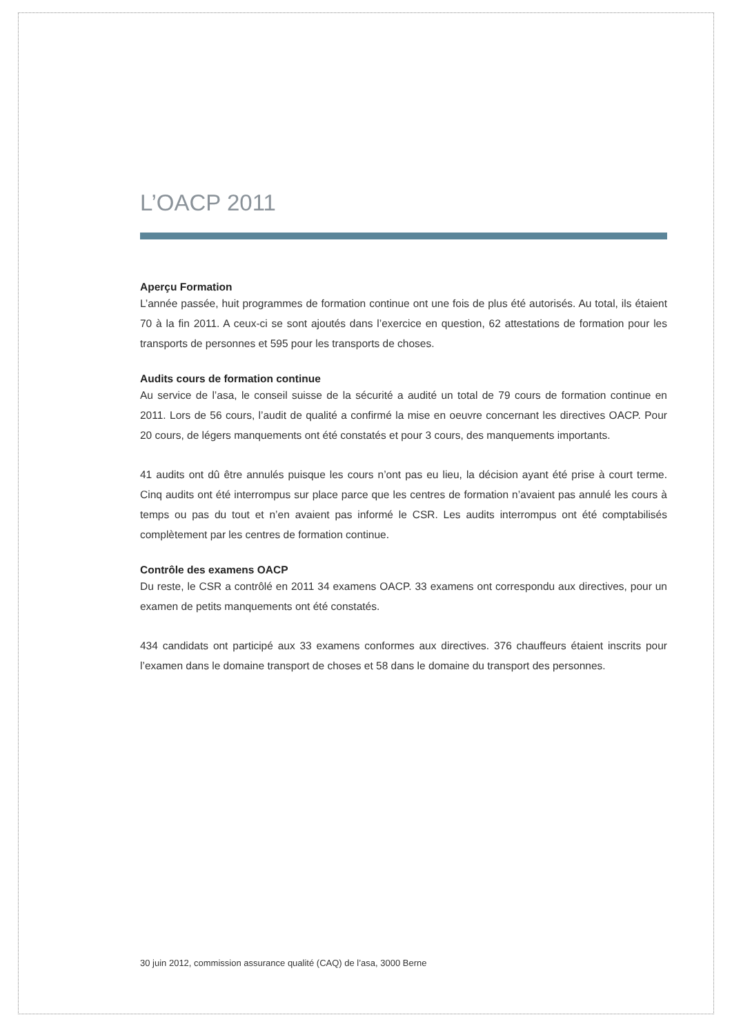L’OACP 2011
Aperçu Formation
L’année passée, huit programmes de formation continue ont une fois de plus été autorisés. Au total, ils étaient 70 à la fin 2011. A ceux-ci se sont ajoutés dans l’exercice en question, 62 attestations de formation pour les transports de personnes et 595 pour les transports de choses.
Audits cours de formation continue
Au service de l’asa, le conseil suisse de la sécurité a audité un total de 79 cours de formation continue en 2011. Lors de 56 cours, l’audit de qualité a confirmé la mise en oeuvre concernant les directives OACP. Pour 20 cours, de légers manquements ont été constatés et pour 3 cours, des manquements importants.
41 audits ont dû être annulés puisque les cours n’ont pas eu lieu, la décision ayant été prise à court terme. Cinq audits ont été interrompus sur place parce que les centres de formation n’avaient pas annulé les cours à temps ou pas du tout et n’en avaient pas informé le CSR. Les audits interrompus ont été comptabilisés complètement par les centres de formation continue.
Contrôle des examens OACP
Du reste, le CSR a contrôlé en 2011 34 examens OACP. 33 examens ont correspondu aux directives, pour un examen de petits manquements ont été constatés.
434 candidats ont participé aux 33 examens conformes aux directives. 376 chauffeurs étaient inscrits pour l’examen dans le domaine transport de choses et 58 dans le domaine du transport des personnes.
30 juin 2012, commission assurance qualité (CAQ) de l’asa, 3000 Berne